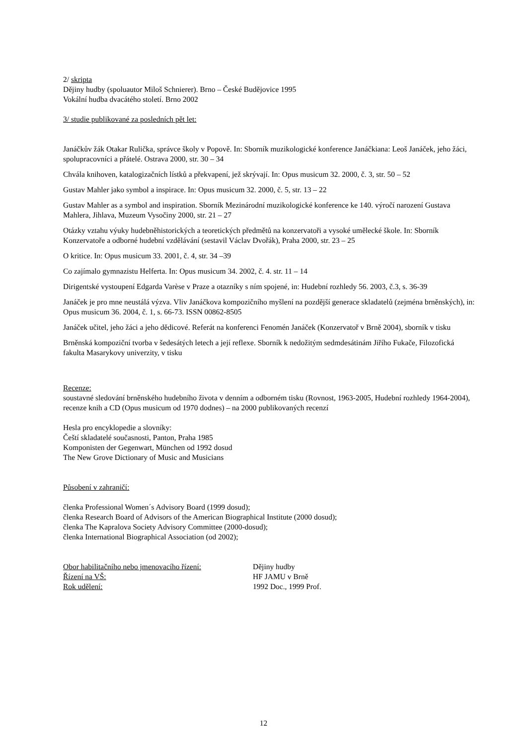2/ skripta
Dějiny hudby (spoluautor Miloš Schnierer). Brno – České Budějovice 1995
Vokální hudba dvacátého století. Brno 2002
3/ studie publikované za posledních pět let:
Janáčkův žák Otakar Rulička, správce školy v Popově. In: Sborník muzikologické konference Janáčkiana: Leoš Janáček, jeho žáci, spolupracovníci a přátelé. Ostrava 2000, str. 30 – 34
Chvála knihoven, katalogizačních lístků a překvapení, jež skrývají. In: Opus musicum 32. 2000, č. 3, str. 50 – 52
Gustav Mahler jako symbol a inspirace. In: Opus musicum 32. 2000, č. 5, str. 13 – 22
Gustav Mahler as a symbol and inspiration. Sborník Mezinárodní muzikologické konference ke 140. výročí narození Gustava Mahlera, Jihlava, Muzeum Vysočiny 2000, str. 21 – 27
Otázky vztahu výuky hudebněhistorických a teoretických předmětů na konzervatoři a vysoké umělecké škole. In: Sborník Konzervatoře a odborné hudební vzdělávání (sestavil Václav Dvořák), Praha 2000, str. 23 – 25
O kritice. In: Opus musicum 33. 2001, č. 4, str. 34 –39
Co zajímalo gymnazistu Helferta. In: Opus musicum 34. 2002, č. 4. str. 11 – 14
Dirigentské vystoupení Edgarda Varèse v Praze a otazníky s ním spojené, in: Hudební rozhledy 56. 2003, č.3, s. 36-39
Janáček je pro mne neustálá výzva. Vliv Janáčkova kompozičního myšlení na pozdější generace skladatelů (zejména brněnských), in: Opus musicum 36. 2004, č. 1, s. 66-73. ISSN 00862-8505
Janáček učitel, jeho žáci a jeho dědicové. Referát na konferenci Fenomén Janáček (Konzervatoř v Brně 2004), sborník v tisku
Brněnská kompoziční tvorba v šedesátých letech a její reflexe. Sborník k nedožitým sedmdesátinám Jiřího Fukače, Filozofická fakulta Masarykovy univerzity, v tisku
Recenze:
soustavné sledování brněnského hudebního života v denním a odborném tisku (Rovnost, 1963-2005, Hudební rozhledy 1964-2004), recenze knih a CD (Opus musicum od 1970 dodnes) – na 2000 publikovaných recenzí
Hesla pro encyklopedie a slovníky:
Čeští skladatelé současnosti, Panton, Praha 1985
Komponisten der Gegenwart, München od 1992 dosud
The New Grove Dictionary of Music and Musicians
Působení v zahraničí:
členka Professional Women´s Advisory Board (1999 dosud);
členka Research Board of Advisors of the American Biographical Institute (2000 dosud);
členka The Kapralova Society Advisory Committee (2000-dosud);
členka International Biographical Association (od 2002);
Obor habilitačního nebo jmenovacího řízení: Dějiny hudby
Řízení na VŠ: HF JAMU v Brně
Rok udělení: 1992 Doc., 1999 Prof.
12